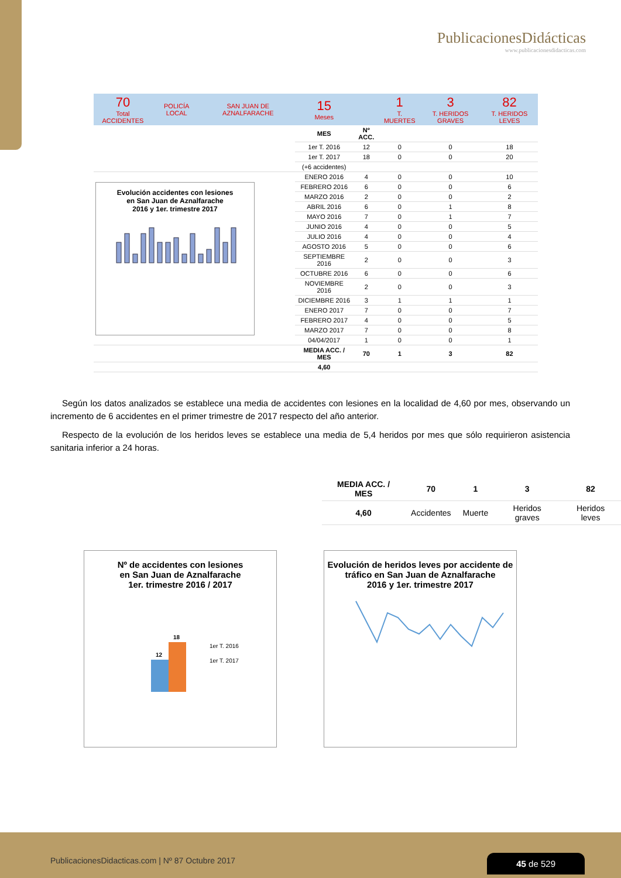PublicacionesDidácticas
www.publicacionesdidacticas.com
| 70 Total ACCIDENTES | POLICÍA LOCAL | SAN JUAN DE AZNALFARACHE | 15 Meses | | 1 T. MUERTES | 3 T. HERIDOS GRAVES | 82 T. HERIDOS LEVES |
| | | | MES | Nº ACC. | | | |
| | | | 1er T. 2016 | 12 | 0 | 0 | 18 |
| | | | 1er T. 2017 | 18 | 0 | 0 | 20 |
| | | | (+6 accidentes) | | | | |
| Evolución accidentes con lesiones en San Juan de Aznalfarache 2016 y 1er. trimestre 2017 | | | ENERO 2016 | 4 | 0 | 0 | 10 |
| | | | FEBRERO 2016 | 6 | 0 | 0 | 6 |
| | | | MARZO 2016 | 2 | 0 | 0 | 2 |
| | | | ABRIL 2016 | 6 | 0 | 1 | 8 |
| | | | MAYO 2016 | 7 | 0 | 1 | 7 |
| | | | JUNIO 2016 | 4 | 0 | 0 | 5 |
| | | | JULIO 2016 | 4 | 0 | 0 | 4 |
| | | | AGOSTO 2016 | 5 | 0 | 0 | 6 |
| | | | SEPTIEMBRE 2016 | 2 | 0 | 0 | 3 |
| | | | OCTUBRE 2016 | 6 | 0 | 0 | 6 |
| | | | NOVIEMBRE 2016 | 2 | 0 | 0 | 3 |
| | | | DICIEMBRE 2016 | 3 | 1 | 1 | 1 |
| | | | ENERO 2017 | 7 | 0 | 0 | 7 |
| | | | FEBRERO 2017 | 4 | 0 | 0 | 5 |
| | | | MARZO 2017 | 7 | 0 | 0 | 8 |
| | | | 04/04/2017 | 1 | 0 | 0 | 1 |
| | | | MEDIA ACC. / MES | 70 | 1 | 3 | 82 |
| | | | 4,60 | | | | |
Según los datos analizados se establece una media de accidentes con lesiones en la localidad de 4,60 por mes, observando un incremento de 6 accidentes en el primer trimestre de 2017 respecto del año anterior.
Respecto de la evolución de los heridos leves se establece una media de 5,4 heridos por mes que sólo requirieron asistencia sanitaria inferior a 24 horas.
| MEDIA ACC. / MES | 70 | 1 | 3 | 82 |
| 4,60 | Accidentes | Muerte | Heridos graves | Heridos leves |
Nº de accidentes con lesiones
en San Juan de Aznalfarache
1er. trimestre 2016 / 2017
12
18
1er T. 2016
1er T. 2017
Evolución de heridos leves por accidente de
tráfico en San Juan de Aznalfarache
2016 y 1er. trimestre 2017
PublicacionesDidacticas.com | Nº 87 Octubre 2017
45 de 529